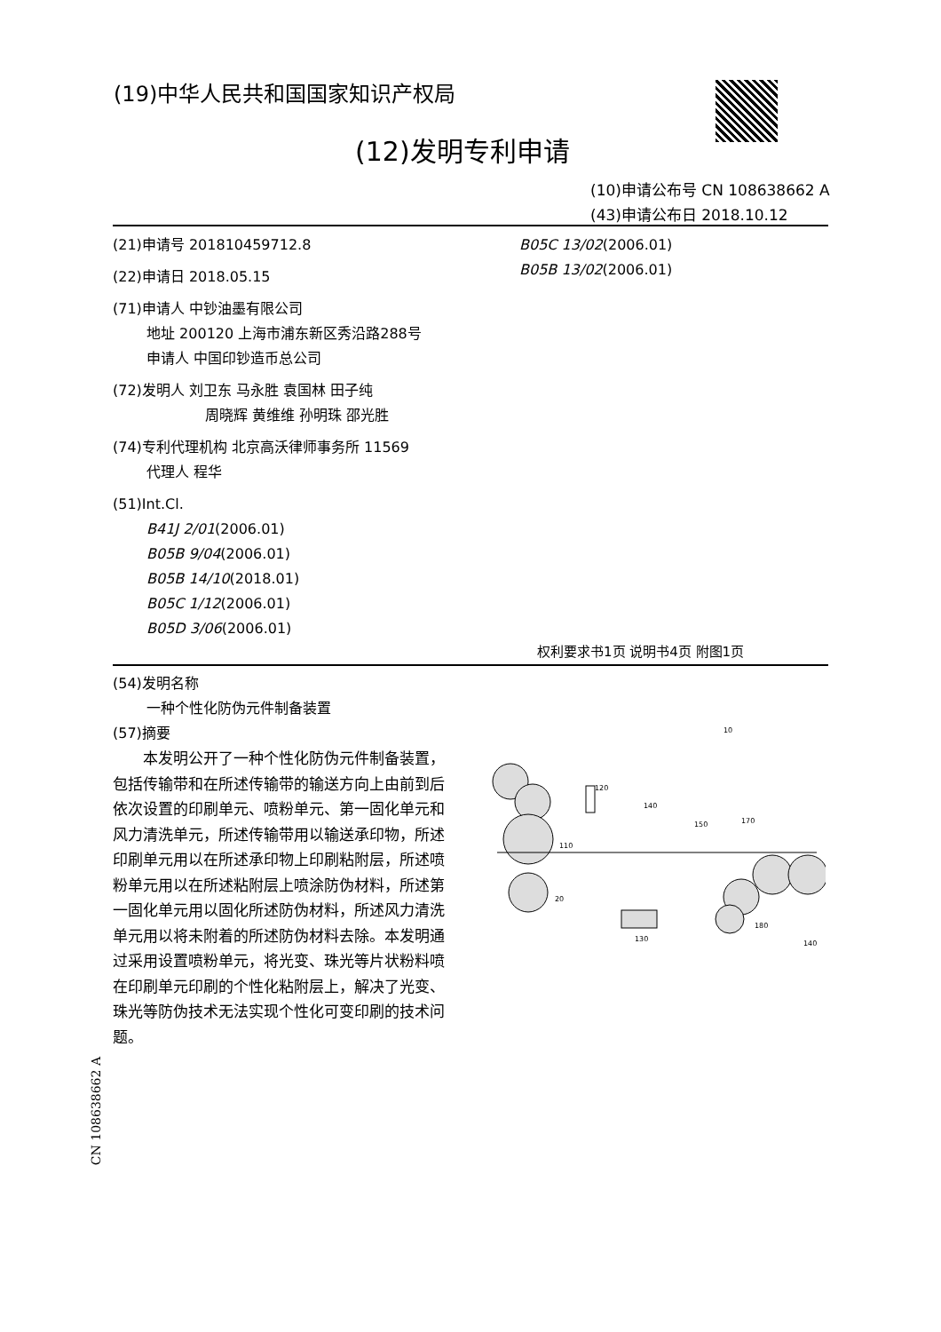(19)中华人民共和国国家知识产权局
(12)发明专利申请
(10)申请公布号 CN 108638662 A
(43)申请公布日 2018.10.12
(21)申请号 201810459712.8
(22)申请日 2018.05.15
(71)申请人 中钞油墨有限公司
地址 200120 上海市浦东新区秀沿路288号
申请人 中国印钞造币总公司
(72)发明人 刘卫东 马永胜 袁国林 田子纯
周晓辉 黄维维 孙明珠 邵光胜
(74)专利代理机构 北京高沃律师事务所 11569
代理人 程华
(51)Int.Cl.
B41J 2/01(2006.01)
B05B 9/04(2006.01)
B05B 14/10(2018.01)
B05C 1/12(2006.01)
B05D 3/06(2006.01)
B05C 13/02(2006.01)
B05B 13/02(2006.01)
权利要求书1页 说明书4页 附图1页
(54)发明名称
一种个性化防伪元件制备装置
(57)摘要
本发明公开了一种个性化防伪元件制备装置，包括传输带和在所述传输带的输送方向上由前到后依次设置的印刷单元、喷粉单元、第一固化单元和风力清洗单元，所述传输带用以输送承印物，所述印刷单元用以在所述承印物上印刷粘附层，所述喷粉单元用以在所述粘附层上喷涂防伪材料，所述第一固化单元用以固化所述防伪材料，所述风力清洗单元用以将未附着的所述防伪材料去除。本发明通过采用设置喷粉单元，将光变、珠光等片状粉料喷在印刷单元印刷的个性化粘附层上，解决了光变、珠光等防伪技术无法实现个性化可变印刷的技术问题。
120
140
150
170
110
20
130
180
140
10
CN 108638662 A